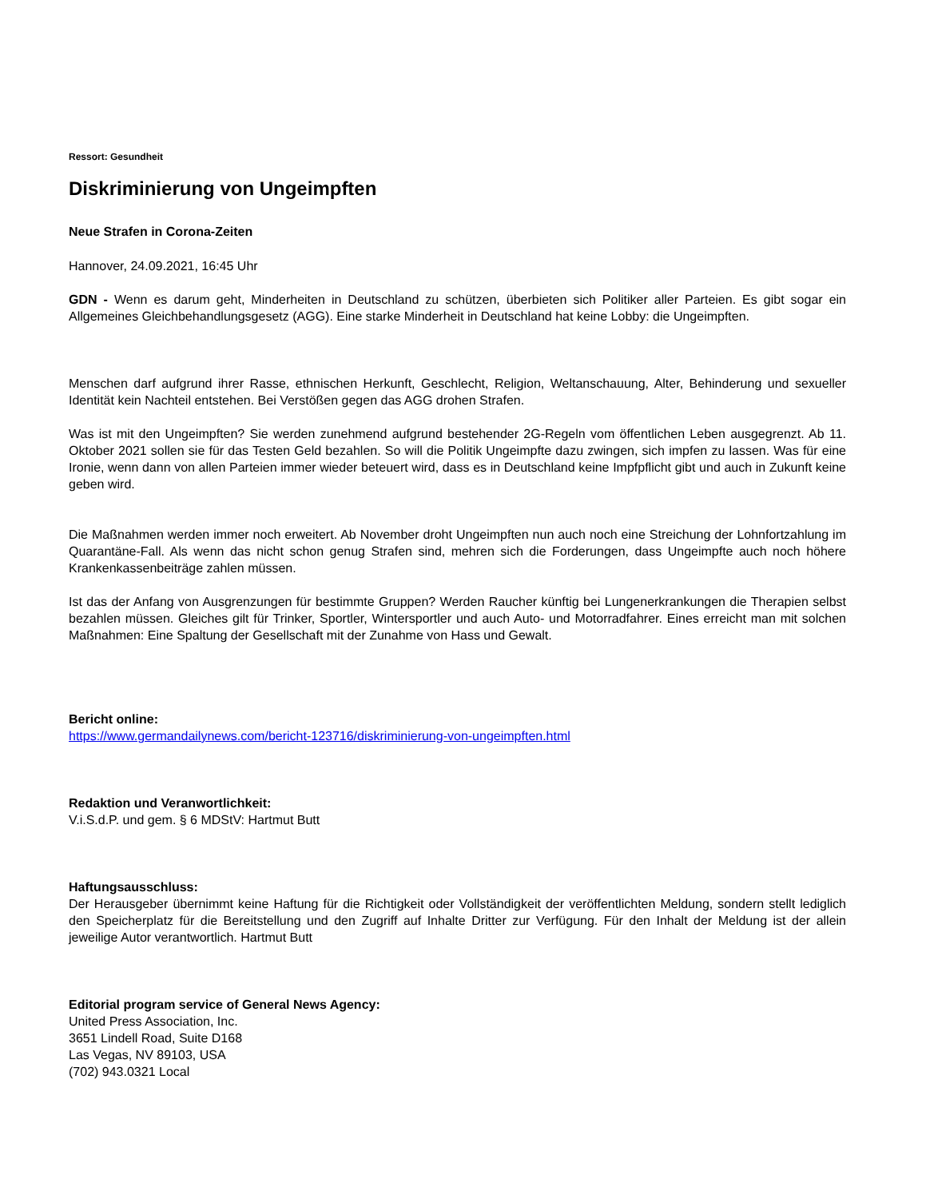Ressort: Gesundheit
Diskriminierung von Ungeimpften
Neue Strafen in Corona-Zeiten
Hannover, 24.09.2021, 16:45 Uhr
GDN - Wenn es darum geht, Minderheiten in Deutschland zu schützen, überbieten sich Politiker aller Parteien. Es gibt sogar ein Allgemeines Gleichbehandlungsgesetz (AGG). Eine starke Minderheit in Deutschland hat keine Lobby: die Ungeimpften.
Menschen darf aufgrund ihrer Rasse, ethnischen Herkunft, Geschlecht, Religion, Weltanschauung, Alter, Behinderung und sexueller Identität kein Nachteil entstehen. Bei Verstößen gegen das AGG drohen Strafen.
Was ist mit den Ungeimpften? Sie werden zunehmend aufgrund bestehender 2G-Regeln vom öffentlichen Leben ausgegrenzt. Ab 11. Oktober 2021 sollen sie für das Testen Geld bezahlen. So will die Politik Ungeimpfte dazu zwingen, sich impfen zu lassen. Was für eine Ironie, wenn dann von allen Parteien immer wieder beteuert wird, dass es in Deutschland keine Impfpflicht gibt und auch in Zukunft keine geben wird.
Die Maßnahmen werden immer noch erweitert. Ab November droht Ungeimpften nun auch noch eine Streichung der Lohnfortzahlung im Quarantäne-Fall. Als wenn das nicht schon genug Strafen sind, mehren sich die Forderungen, dass Ungeimpfte auch noch höhere Krankenkassenbeiträge zahlen müssen.
Ist das der Anfang von Ausgrenzungen für bestimmte Gruppen? Werden Raucher künftig bei Lungenerkrankungen die Therapien selbst bezahlen müssen. Gleiches gilt für Trinker, Sportler, Wintersportler und auch Auto- und Motorradfahrer. Eines erreicht man mit solchen Maßnahmen: Eine Spaltung der Gesellschaft mit der Zunahme von Hass und Gewalt.
Bericht online:
https://www.germandailynews.com/bericht-123716/diskriminierung-von-ungeimpften.html
Redaktion und Veranwortlichkeit:
V.i.S.d.P. und gem. § 6 MDStV: Hartmut Butt
Haftungsausschluss:
Der Herausgeber übernimmt keine Haftung für die Richtigkeit oder Vollständigkeit der veröffentlichten Meldung, sondern stellt lediglich den Speicherplatz für die Bereitstellung und den Zugriff auf Inhalte Dritter zur Verfügung. Für den Inhalt der Meldung ist der allein jeweilige Autor verantwortlich. Hartmut Butt
Editorial program service of General News Agency:
United Press Association, Inc.
3651 Lindell Road, Suite D168
Las Vegas, NV 89103, USA
(702) 943.0321 Local